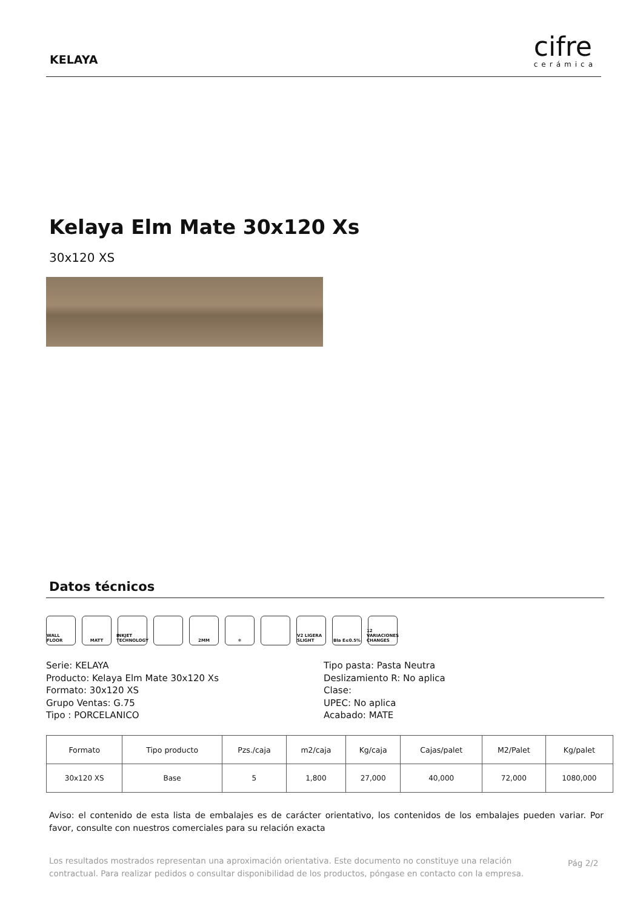KELAYA
cifre
cerámica
Kelaya Elm Mate 30x120 Xs
30x120 XS
Datos técnicos
WALL FLOOR MATT INKJET TECHNOLOGY
2MM ❄ V2 LIGERA SLIGHT
BIa E≤0.5% 12 VARIACIONES CHANGES
Serie: KELAYA
Producto: Kelaya Elm Mate 30x120 Xs
Formato: 30x120 XS
Grupo Ventas: G.75
Tipo : PORCELANICO
Tipo pasta: Pasta Neutra
Deslizamiento R: No aplica
Clase:
UPEC: No aplica
Acabado: MATE
| Formato | Tipo producto | Pzs./caja | m2/caja | Kg/caja | Cajas/palet | M2/Palet | Kg/palet |
| --- | --- | --- | --- | --- | --- | --- | --- |
| 30x120 XS | Base | 5 | 1,800 | 27,000 | 40,000 | 72,000 | 1080,000 |
Aviso: el contenido de esta lista de embalajes es de carácter orientativo, los contenidos de los embalajes pueden variar. Por favor, consulte con nuestros comerciales para su relación exacta
Los resultados mostrados representan una aproximación orientativa. Este documento no constituye una relación contractual. Para realizar pedidos o consultar disponibilidad de los productos, póngase en contacto con la empresa.
Pág 2/2